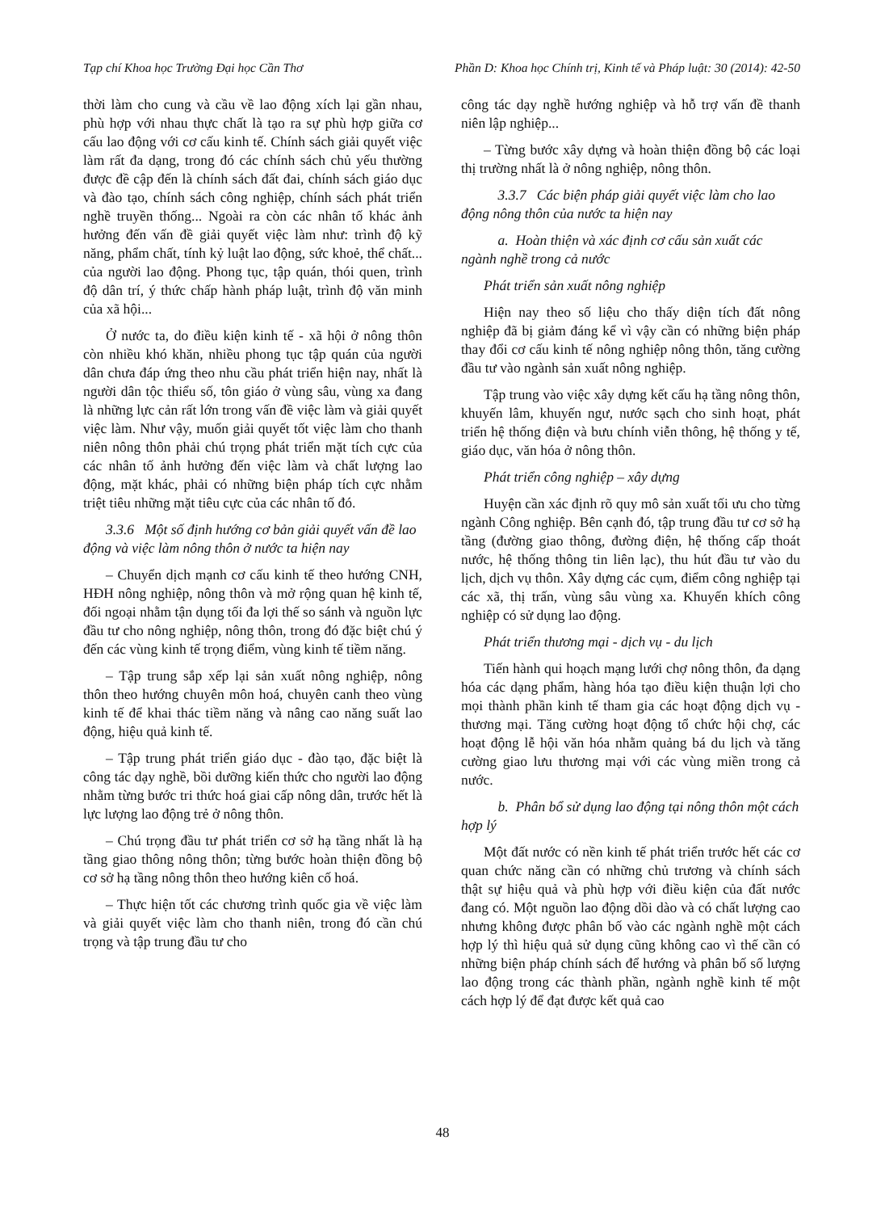Tạp chí Khoa học Trường Đại học Cần Thơ Phần D: Khoa học Chính trị, Kinh tế và Pháp luật: 30 (2014): 42-50
thời làm cho cung và cầu về lao động xích lại gần nhau, phù hợp với nhau thực chất là tạo ra sự phù hợp giữa cơ cấu lao động với cơ cấu kinh tế. Chính sách giải quyết việc làm rất đa dạng, trong đó các chính sách chủ yếu thường được đề cập đến là chính sách đất đai, chính sách giáo dục và đào tạo, chính sách công nghiệp, chính sách phát triển nghề truyền thống... Ngoài ra còn các nhân tố khác ảnh hưởng đến vấn đề giải quyết việc làm như: trình độ kỹ năng, phẩm chất, tính kỷ luật lao động, sức khoẻ, thể chất... của người lao động. Phong tục, tập quán, thói quen, trình độ dân trí, ý thức chấp hành pháp luật, trình độ văn minh của xã hội...
Ở nước ta, do điều kiện kinh tế - xã hội ở nông thôn còn nhiều khó khăn, nhiều phong tục tập quán của người dân chưa đáp ứng theo nhu cầu phát triển hiện nay, nhất là người dân tộc thiểu số, tôn giáo ở vùng sâu, vùng xa đang là những lực cản rất lớn trong vấn đề việc làm và giải quyết việc làm. Như vậy, muốn giải quyết tốt việc làm cho thanh niên nông thôn phải chú trọng phát triển mặt tích cực của các nhân tố ảnh hưởng đến việc làm và chất lượng lao động, mặt khác, phải có những biện pháp tích cực nhằm triệt tiêu những mặt tiêu cực của các nhân tố đó.
3.3.6 Một số định hướng cơ bản giải quyết vấn đề lao động và việc làm nông thôn ở nước ta hiện nay
– Chuyển dịch mạnh cơ cấu kinh tế theo hướng CNH, HĐH nông nghiệp, nông thôn và mở rộng quan hệ kinh tế, đối ngoại nhằm tận dụng tối đa lợi thế so sánh và nguồn lực đầu tư cho nông nghiệp, nông thôn, trong đó đặc biệt chú ý đến các vùng kinh tế trọng điểm, vùng kinh tế tiềm năng.
– Tập trung sắp xếp lại sản xuất nông nghiệp, nông thôn theo hướng chuyên môn hoá, chuyên canh theo vùng kinh tế để khai thác tiềm năng và nâng cao năng suất lao động, hiệu quả kinh tế.
– Tập trung phát triển giáo dục - đào tạo, đặc biệt là công tác dạy nghề, bồi dưỡng kiến thức cho người lao động nhằm từng bước tri thức hoá giai cấp nông dân, trước hết là lực lượng lao động trẻ ở nông thôn.
– Chú trọng đầu tư phát triển cơ sở hạ tầng nhất là hạ tầng giao thông nông thôn; từng bước hoàn thiện đồng bộ cơ sở hạ tầng nông thôn theo hướng kiên cố hoá.
– Thực hiện tốt các chương trình quốc gia về việc làm và giải quyết việc làm cho thanh niên, trong đó cần chú trọng và tập trung đầu tư cho
công tác dạy nghề hướng nghiệp và hỗ trợ vấn đề thanh niên lập nghiệp...
– Từng bước xây dựng và hoàn thiện đồng bộ các loại thị trường nhất là ở nông nghiệp, nông thôn.
3.3.7 Các biện pháp giải quyết việc làm cho lao động nông thôn của nước ta hiện nay
a. Hoàn thiện và xác định cơ cấu sản xuất các ngành nghề trong cả nước
Phát triển sản xuất nông nghiệp
Hiện nay theo số liệu cho thấy diện tích đất nông nghiệp đã bị giảm đáng kể vì vậy cần có những biện pháp thay đổi cơ cấu kinh tế nông nghiệp nông thôn, tăng cường đầu tư vào ngành sản xuất nông nghiệp.
Tập trung vào việc xây dựng kết cấu hạ tầng nông thôn, khuyến lâm, khuyến ngư, nước sạch cho sinh hoạt, phát triển hệ thống điện và bưu chính viễn thông, hệ thống y tế, giáo dục, văn hóa ở nông thôn.
Phát triển công nghiệp – xây dựng
Huyện cần xác định rõ quy mô sản xuất tối ưu cho từng ngành Công nghiệp. Bên cạnh đó, tập trung đầu tư cơ sở hạ tầng (đường giao thông, đường điện, hệ thống cấp thoát nước, hệ thống thông tin liên lạc), thu hút đầu tư vào du lịch, dịch vụ thôn. Xây dựng các cụm, điểm công nghiệp tại các xã, thị trấn, vùng sâu vùng xa. Khuyến khích công nghiệp có sử dụng lao động.
Phát triển thương mại - dịch vụ - du lịch
Tiến hành qui hoạch mạng lưới chợ nông thôn, đa dạng hóa các dạng phẩm, hàng hóa tạo điều kiện thuận lợi cho mọi thành phần kinh tế tham gia các hoạt động dịch vụ - thương mại. Tăng cường hoạt động tổ chức hội chợ, các hoạt động lễ hội văn hóa nhằm quảng bá du lịch và tăng cường giao lưu thương mại với các vùng miền trong cả nước.
b. Phân bổ sử dụng lao động tại nông thôn một cách hợp lý
Một đất nước có nền kinh tế phát triển trước hết các cơ quan chức năng cần có những chủ trương và chính sách thật sự hiệu quả và phù hợp với điều kiện của đất nước đang có. Một nguồn lao động dồi dào và có chất lượng cao nhưng không được phân bố vào các ngành nghề một cách hợp lý thì hiệu quả sử dụng cũng không cao vì thế cần có những biện pháp chính sách để hướng và phân bố số lượng lao động trong các thành phần, ngành nghề kinh tế một cách hợp lý để đạt được kết quả cao
48